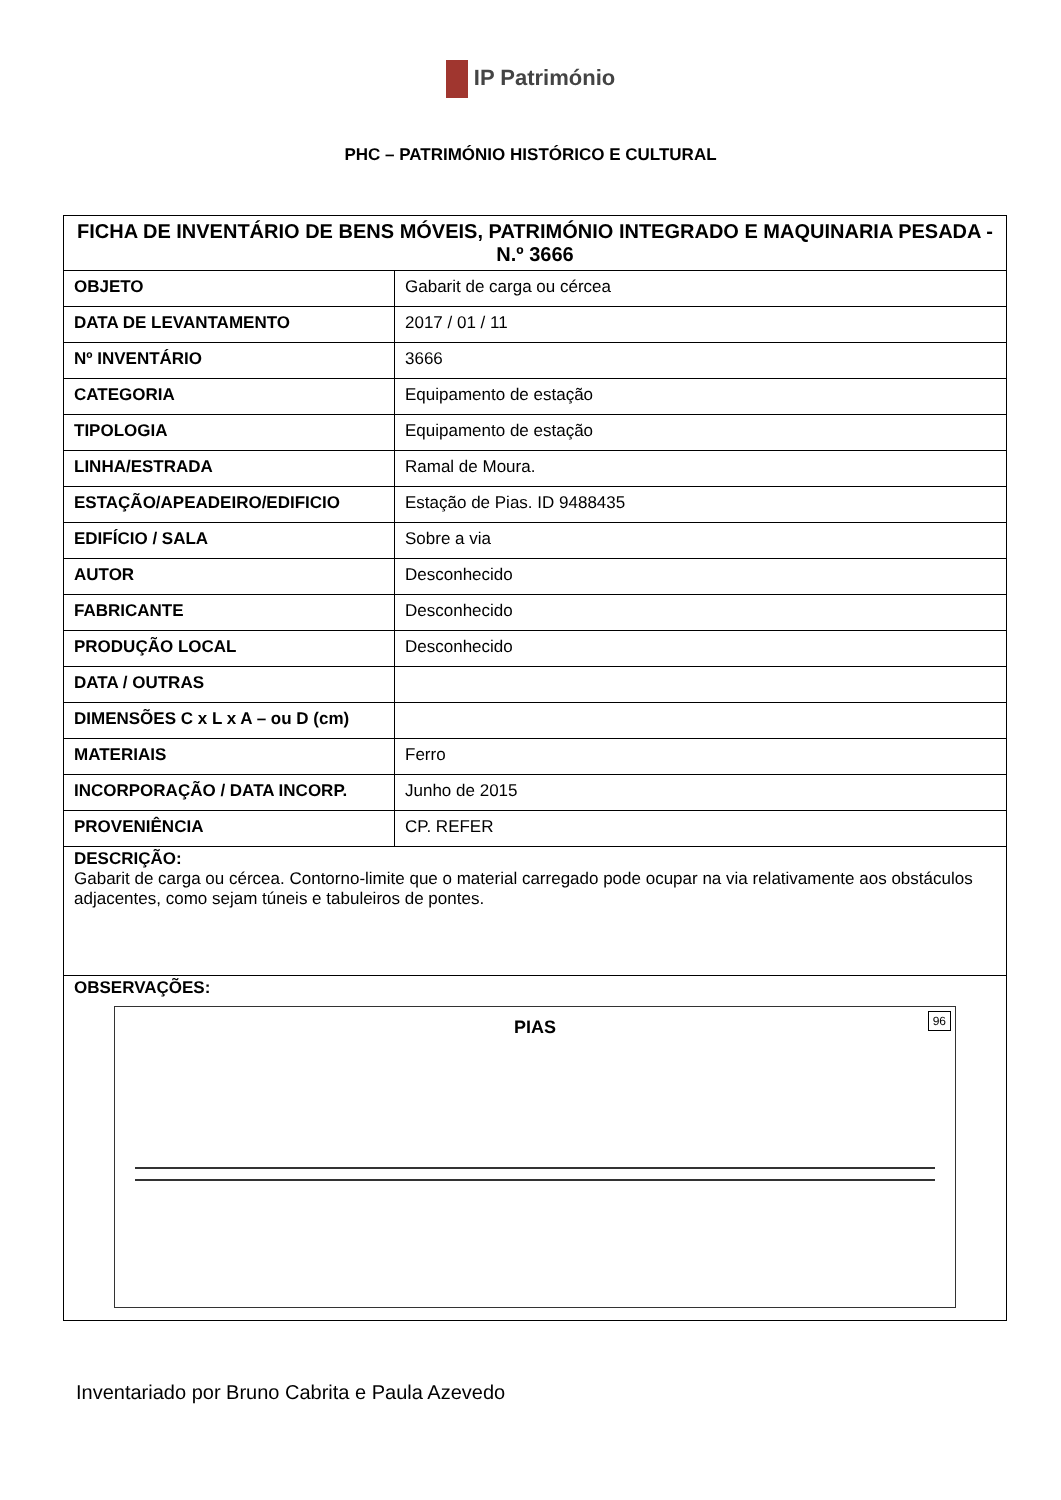IP Património
PHC – PATRIMÓNIO HISTÓRICO E CULTURAL
| FICHA DE INVENTÁRIO DE BENS MÓVEIS, PATRIMÓNIO INTEGRADO E MAQUINARIA PESADA - N.º 3666 | |
| --- | --- |
| OBJETO | Gabarit de carga ou cércea |
| DATA DE LEVANTAMENTO | 2017 / 01 / 11 |
| Nº INVENTÁRIO | 3666 |
| CATEGORIA | Equipamento de estação |
| TIPOLOGIA | Equipamento de estação |
| LINHA/ESTRADA | Ramal de Moura. |
| ESTAÇÃO/APEADEIRO/EDIFICIO | Estação de Pias. ID 9488435 |
| EDIFÍCIO / SALA | Sobre a via |
| AUTOR | Desconhecido |
| FABRICANTE | Desconhecido |
| PRODUÇÃO LOCAL | Desconhecido |
| DATA / OUTRAS | |
| DIMENSÕES C x L x A – ou D (cm) | |
| MATERIAIS | Ferro |
| INCORPORAÇÃO / DATA INCORP. | Junho de 2015 |
| PROVENIÊNCIA | CP. REFER |
| DESCRIÇÃO: Gabarit de carga ou cércea. Contorno-limite que o material carregado pode ocupar na via relativamente aos obstáculos adjacentes, como sejam túneis e tabuleiros de pontes. | |
| OBSERVAÇÕES: PIAS 96 | |
Inventariado por Bruno Cabrita e Paula Azevedo